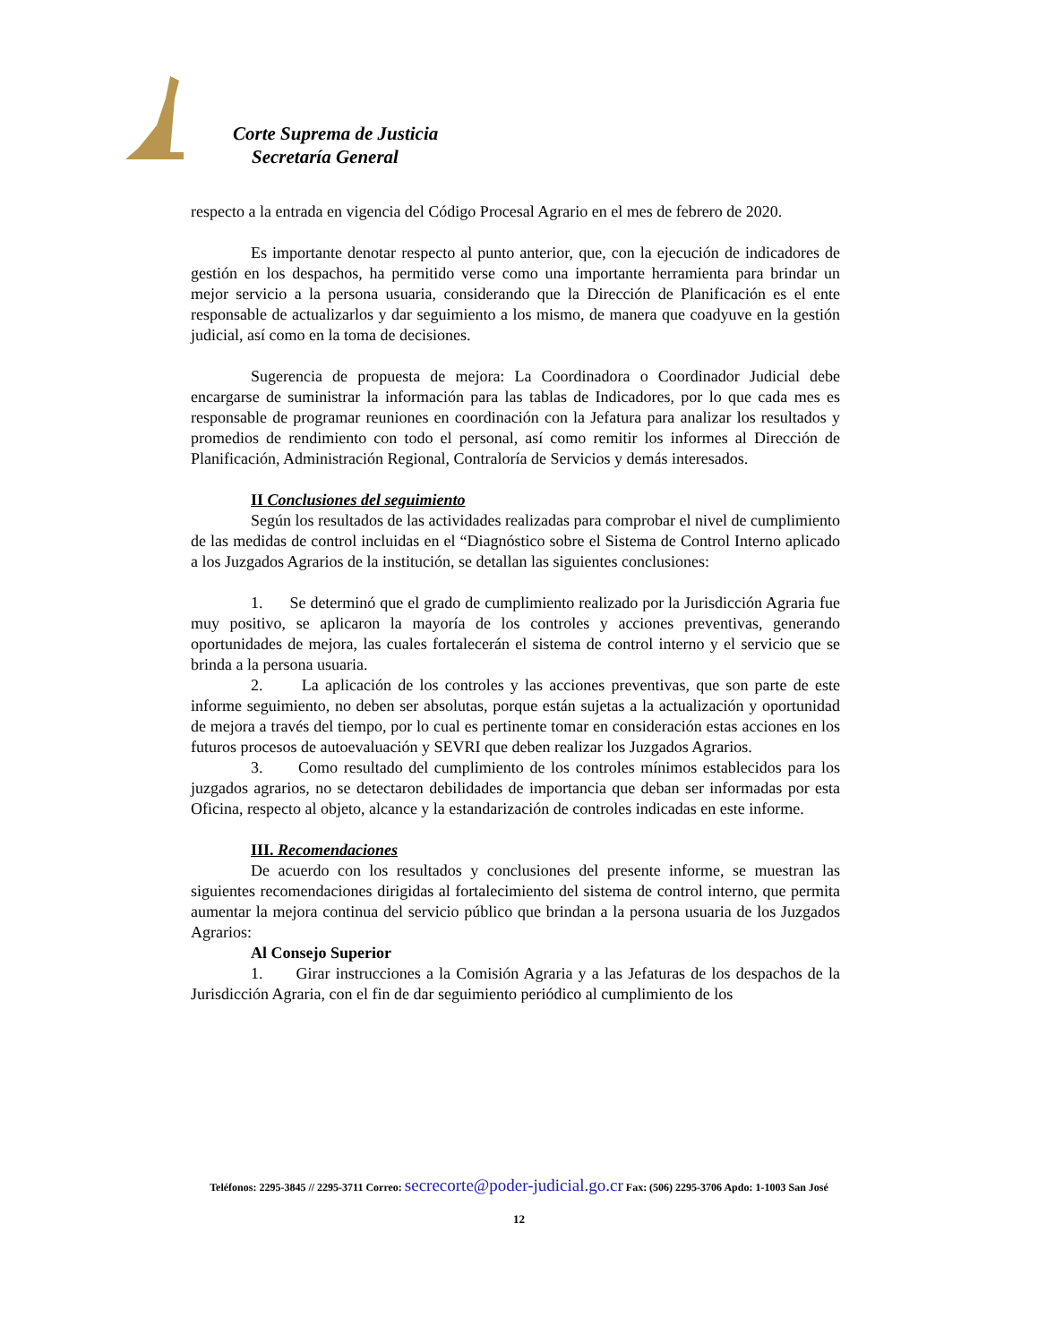Corte Suprema de Justicia
Secretaría General
respecto a la entrada en vigencia del Código Procesal Agrario en el mes de febrero de 2020.
Es importante denotar respecto al punto anterior, que, con la ejecución de indicadores de gestión en los despachos, ha permitido verse como una importante herramienta para brindar un mejor servicio a la persona usuaria, considerando que la Dirección de Planificación es el ente responsable de actualizarlos y dar seguimiento a los mismo, de manera que coadyuve en la gestión judicial, así como en la toma de decisiones.
Sugerencia de propuesta de mejora: La Coordinadora o Coordinador Judicial debe encargarse de suministrar la información para las tablas de Indicadores, por lo que cada mes es responsable de programar reuniones en coordinación con la Jefatura para analizar los resultados y promedios de rendimiento con todo el personal, así como remitir los informes al Dirección de Planificación, Administración Regional, Contraloría de Servicios y demás interesados.
II Conclusiones del seguimiento
Según los resultados de las actividades realizadas para comprobar el nivel de cumplimiento de las medidas de control incluidas en el “Diagnóstico sobre el Sistema de Control Interno aplicado a los Juzgados Agrarios de la institución, se detallan las siguientes conclusiones:
1. Se determinó que el grado de cumplimiento realizado por la Jurisdicción Agraria fue muy positivo, se aplicaron la mayoría de los controles y acciones preventivas, generando oportunidades de mejora, las cuales fortalecerán el sistema de control interno y el servicio que se brinda a la persona usuaria.
2. La aplicación de los controles y las acciones preventivas, que son parte de este informe seguimiento, no deben ser absolutas, porque están sujetas a la actualización y oportunidad de mejora a través del tiempo, por lo cual es pertinente tomar en consideración estas acciones en los futuros procesos de autoevaluación y SEVRI que deben realizar los Juzgados Agrarios.
3. Como resultado del cumplimiento de los controles mínimos establecidos para los juzgados agrarios, no se detectaron debilidades de importancia que deban ser informadas por esta Oficina, respecto al objeto, alcance y la estandarización de controles indicadas en este informe.
III. Recomendaciones
De acuerdo con los resultados y conclusiones del presente informe, se muestran las siguientes recomendaciones dirigidas al fortalecimiento del sistema de control interno, que permita aumentar la mejora continua del servicio público que brindan a la persona usuaria de los Juzgados Agrarios:
Al Consejo Superior
1. Girar instrucciones a la Comisión Agraria y a las Jefaturas de los despachos de la Jurisdicción Agraria, con el fin de dar seguimiento periódico al cumplimiento de los
Teléfonos: 2295-3845 // 2295-3711 Correo: secrecorte@poder-judicial.go.cr Fax: (506) 2295-3706 Apdo: 1-1003 San José
12